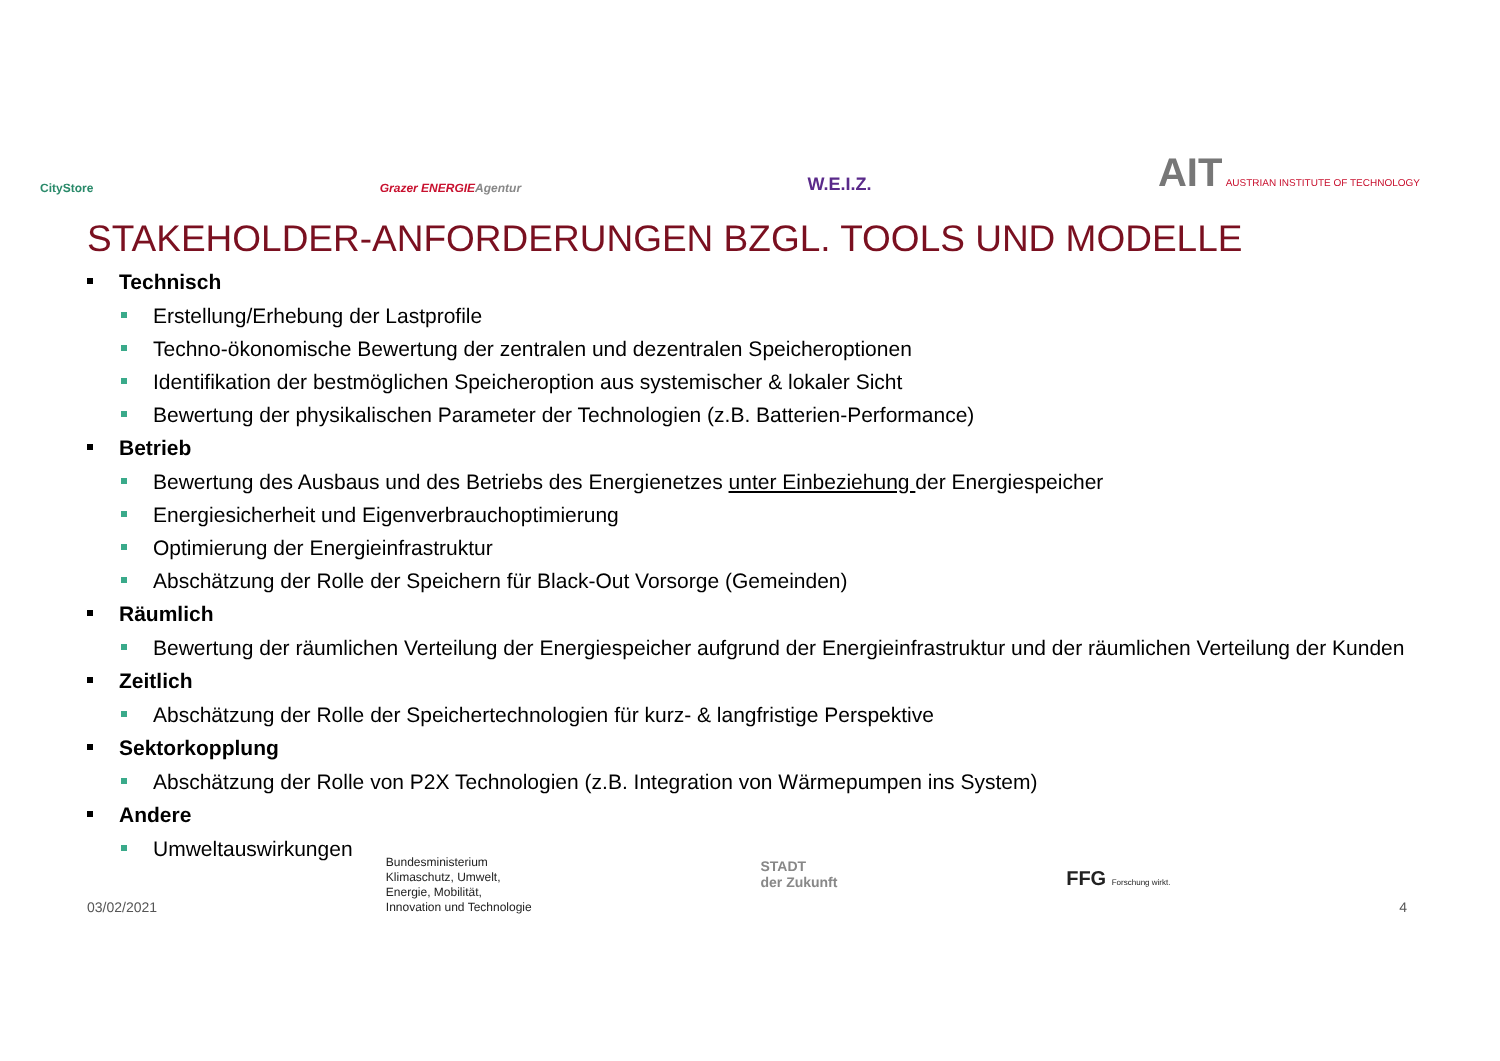CityStore
Grazer ENERGIEAgentur
W.E.I.Z.
AIT AUSTRIAN INSTITUTE OF TECHNOLOGY
STAKEHOLDER-ANFORDERUNGEN BZGL. TOOLS UND MODELLE
Technisch
Erstellung/Erhebung der Lastprofile
Techno-ökonomische Bewertung der zentralen und dezentralen Speicheroptionen
Identifikation der bestmöglichen Speicheroption aus systemischer & lokaler Sicht
Bewertung der physikalischen Parameter der Technologien (z.B. Batterien-Performance)
Betrieb
Bewertung des Ausbaus und des Betriebs des Energienetzes unter Einbeziehung der Energiespeicher
Energiesicherheit und Eigenverbrauchoptimierung
Optimierung der Energieinfrastruktur
Abschätzung der Rolle der Speichern für Black-Out Vorsorge (Gemeinden)
Räumlich
Bewertung der räumlichen Verteilung der Energiespeicher aufgrund der Energieinfrastruktur und der räumlichen Verteilung der Kunden
Zeitlich
Abschätzung der Rolle der Speichertechnologien für kurz- & langfristige Perspektive
Sektorkopplung
Abschätzung der Rolle von P2X Technologien (z.B. Integration von Wärmepumpen ins System)
Andere
Umweltauswirkungen
03/02/2021
Bundesministerium
Klimaschutz, Umwelt,
Energie, Mobilität,
Innovation und Technologie
STADT
der Zukunft
FFG Forschung wirkt.
4